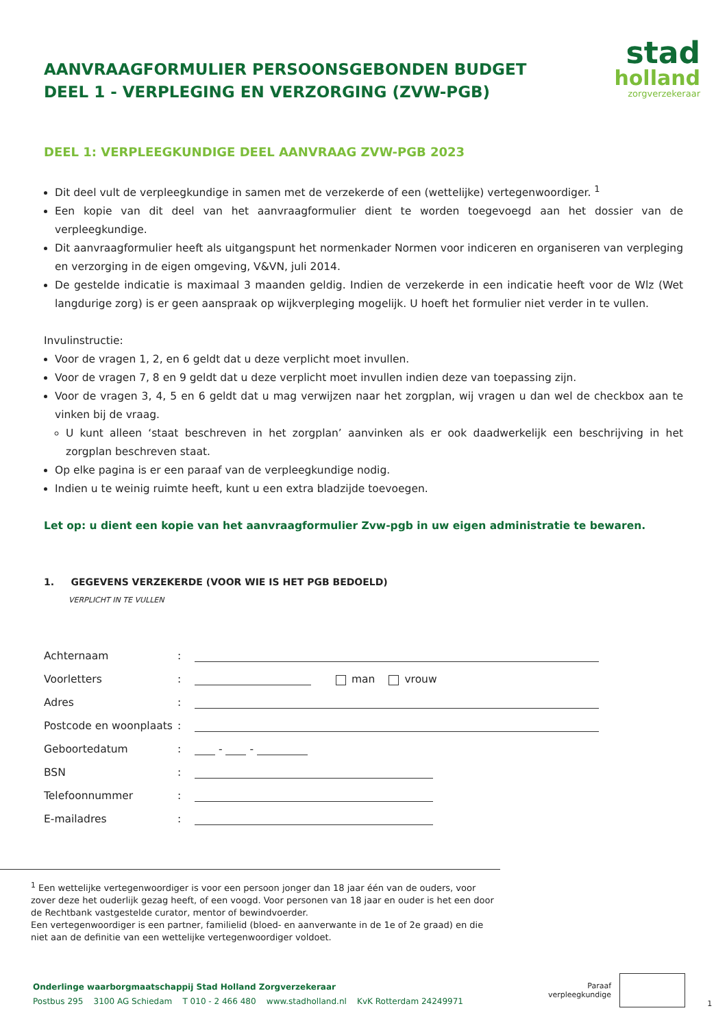AANVRAAGFORMULIER PERSOONSGEBONDEN BUDGET
DEEL 1 - VERPLEGING EN VERZORGING (ZVW-PGB)
stad
holland
zorgverzekeraar
DEEL 1: VERPLEEGKUNDIGE DEEL AANVRAAG ZVW-PGB 2023
Dit deel vult de verpleegkundige in samen met de verzekerde of een (wettelijke) vertegenwoordiger. <sup>1</sup>
Een kopie van dit deel van het aanvraagformulier dient te worden toegevoegd aan het dossier van de verpleegkundige.
Dit aanvraagformulier heeft als uitgangspunt het normenkader Normen voor indiceren en organiseren van verpleging en verzorging in de eigen omgeving, V&VN, juli 2014.
De gestelde indicatie is maximaal 3 maanden geldig. Indien de verzekerde in een indicatie heeft voor de Wlz (Wet langdurige zorg) is er geen aanspraak op wijkverpleging mogelijk. U hoeft het formulier niet verder in te vullen.
Invulinstructie:
Voor de vragen 1, 2, en 6 geldt dat u deze verplicht moet invullen.
Voor de vragen 7, 8 en 9 geldt dat u deze verplicht moet invullen indien deze van toepassing zijn.
Voor de vragen 3, 4, 5 en 6 geldt dat u mag verwijzen naar het zorgplan, wij vragen u dan wel de checkbox aan te vinken bij de vraag.
U kunt alleen ‘staat beschreven in het zorgplan’ aanvinken als er ook daadwerkelijk een beschrijving in het zorgplan beschreven staat.
Op elke pagina is er een paraaf van de verpleegkundige nodig.
Indien u te weinig ruimte heeft, kunt u een extra bladzijde toevoegen.
Let op: u dient een kopie van het aanvraagformulier Zvw-pgb in uw eigen administratie te bewaren.
1. GEGEVENS VERZEKERDE (VOOR WIE IS HET PGB BEDOELD)
VERPLICHT IN TE VULLEN
Achternaam:
Voorletters: man vrouw
Adres:
Postcode en woonplaats:
Geboortedatum: - -
BSN:
Telefoonnummer:
E-mailadres:
<sup>1</sup> Een wettelijke vertegenwoordiger is voor een persoon jonger dan 18 jaar één van de ouders, voor zover deze het ouderlijk gezag heeft, of een voogd. Voor personen van 18 jaar en ouder is het een door de Rechtbank vastgestelde curator, mentor of bewindvoerder.
Een vertegenwoordiger is een partner, familielid (bloed- en aanverwante in de 1e of 2e graad) en die niet aan de definitie van een wettelijke vertegenwoordiger voldoet.
Onderlinge waarborgmaatschappij Stad Holland Zorgverzekeraar
Postbus 295 3100 AG Schiedam T 010 - 2 466 480 www.stadholland.nl KvK Rotterdam 24249971
Paraaf
verpleegkundige 1